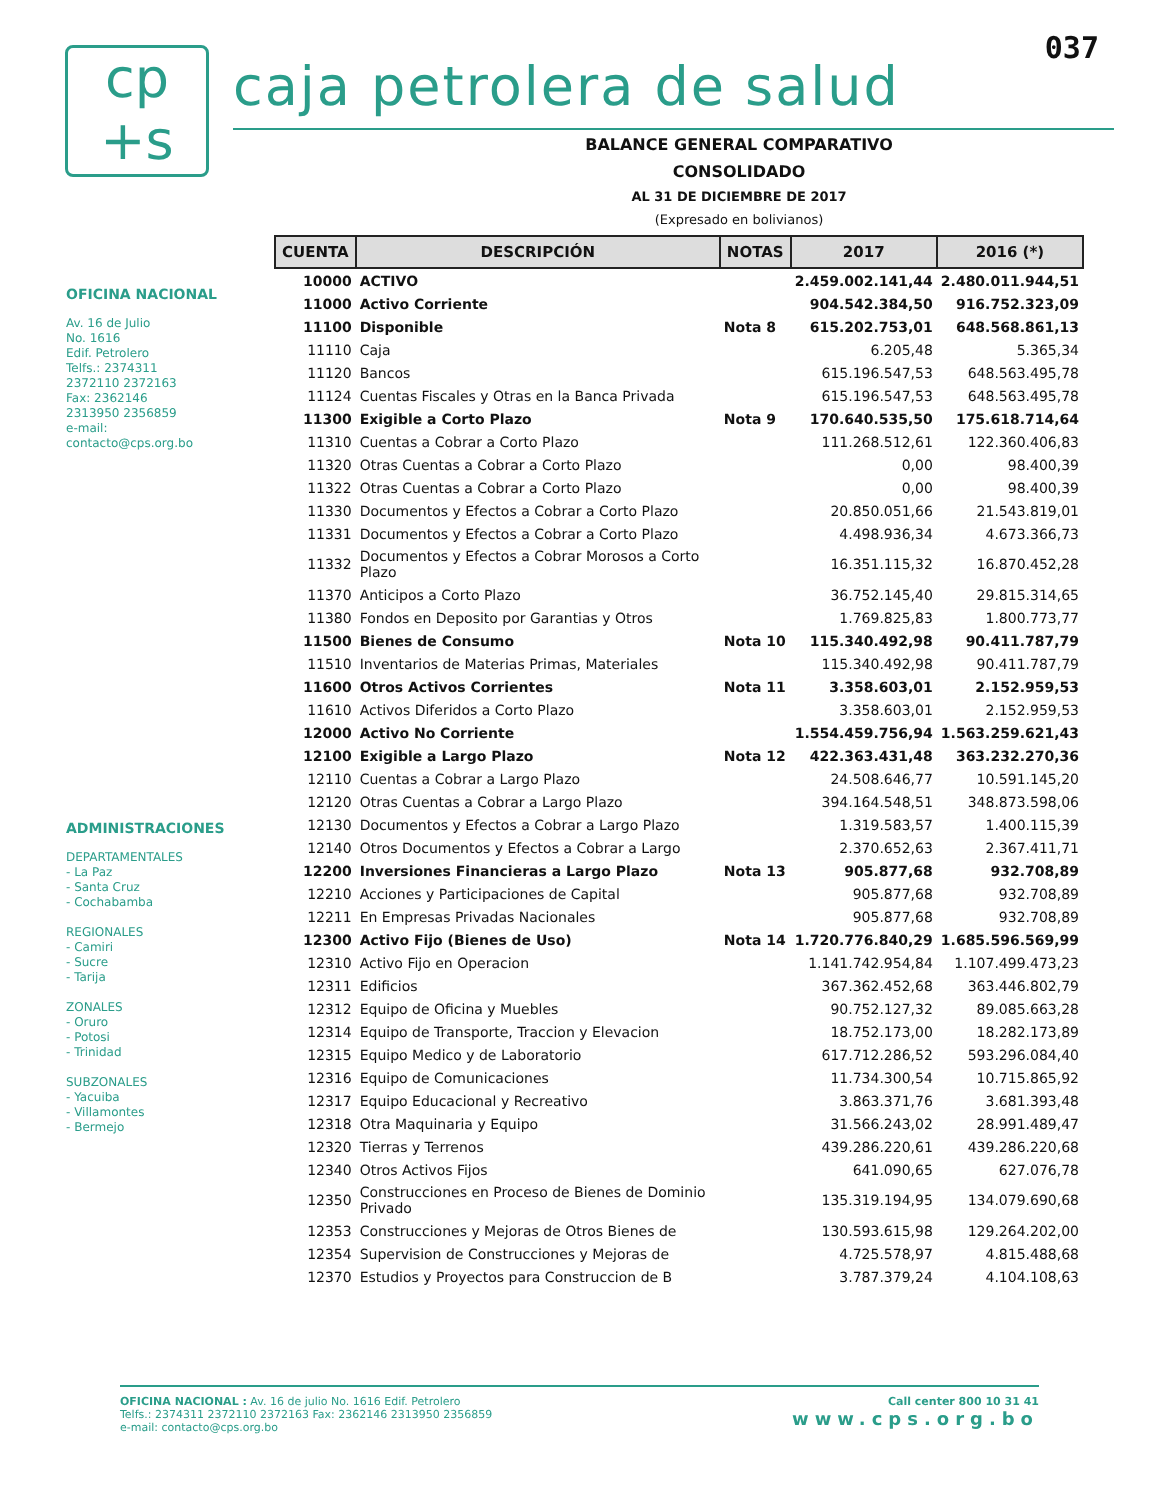037
cp
+s
caja petrolera de salud
OFICINA NACIONAL
Av. 16 de Julio
No. 1616
Edif. Petrolero
Telfs.: 2374311
2372110 2372163
Fax: 2362146
2313950 2356859
e-mail:
contacto@cps.org.bo
ADMINISTRACIONES
DEPARTAMENTALES
- La Paz
- Santa Cruz
- Cochabamba
REGIONALES
- Camiri
- Sucre
- Tarija
ZONALES
- Oruro
- Potosi
- Trinidad
SUBZONALES
- Yacuiba
- Villamontes
- Bermejo
BALANCE GENERAL COMPARATIVO
CONSOLIDADO
AL 31 DE DICIEMBRE DE 2017
(Expresado en bolivianos)
| CUENTA | DESCRIPCIÓN | NOTAS | 2017 | 2016 (*) |
| --- | --- | --- | --- | --- |
| 10000 | ACTIVO | | 2.459.002.141,44 | 2.480.011.944,51 |
| 11000 | Activo Corriente | | 904.542.384,50 | 916.752.323,09 |
| 11100 | Disponible | Nota 8 | 615.202.753,01 | 648.568.861,13 |
| 11110 | Caja | | 6.205,48 | 5.365,34 |
| 11120 | Bancos | | 615.196.547,53 | 648.563.495,78 |
| 11124 | Cuentas Fiscales y Otras en la Banca Privada | | 615.196.547,53 | 648.563.495,78 |
| 11300 | Exigible a Corto Plazo | Nota 9 | 170.640.535,50 | 175.618.714,64 |
| 11310 | Cuentas a Cobrar a Corto Plazo | | 111.268.512,61 | 122.360.406,83 |
| 11320 | Otras Cuentas a Cobrar a Corto Plazo | | 0,00 | 98.400,39 |
| 11322 | Otras Cuentas a Cobrar a Corto Plazo | | 0,00 | 98.400,39 |
| 11330 | Documentos y Efectos a Cobrar a Corto Plazo | | 20.850.051,66 | 21.543.819,01 |
| 11331 | Documentos y Efectos a Cobrar a Corto Plazo | | 4.498.936,34 | 4.673.366,73 |
| 11332 | Documentos y Efectos a Cobrar Morosos a Corto Plazo | | 16.351.115,32 | 16.870.452,28 |
| 11370 | Anticipos a Corto Plazo | | 36.752.145,40 | 29.815.314,65 |
| 11380 | Fondos en Deposito por Garantias y Otros | | 1.769.825,83 | 1.800.773,77 |
| 11500 | Bienes de Consumo | Nota 10 | 115.340.492,98 | 90.411.787,79 |
| 11510 | Inventarios de Materias Primas, Materiales | | 115.340.492,98 | 90.411.787,79 |
| 11600 | Otros Activos Corrientes | Nota 11 | 3.358.603,01 | 2.152.959,53 |
| 11610 | Activos Diferidos a Corto Plazo | | 3.358.603,01 | 2.152.959,53 |
| 12000 | Activo No Corriente | | 1.554.459.756,94 | 1.563.259.621,43 |
| 12100 | Exigible a Largo Plazo | Nota 12 | 422.363.431,48 | 363.232.270,36 |
| 12110 | Cuentas a Cobrar a Largo Plazo | | 24.508.646,77 | 10.591.145,20 |
| 12120 | Otras Cuentas a Cobrar a Largo Plazo | | 394.164.548,51 | 348.873.598,06 |
| 12130 | Documentos y Efectos a Cobrar a Largo Plazo | | 1.319.583,57 | 1.400.115,39 |
| 12140 | Otros Documentos y Efectos a Cobrar a Largo | | 2.370.652,63 | 2.367.411,71 |
| 12200 | Inversiones Financieras a Largo Plazo | Nota 13 | 905.877,68 | 932.708,89 |
| 12210 | Acciones y Participaciones de Capital | | 905.877,68 | 932.708,89 |
| 12211 | En Empresas Privadas Nacionales | | 905.877,68 | 932.708,89 |
| 12300 | Activo Fijo (Bienes de Uso) | Nota 14 | 1.720.776.840,29 | 1.685.596.569,99 |
| 12310 | Activo Fijo en Operacion | | 1.141.742.954,84 | 1.107.499.473,23 |
| 12311 | Edificios | | 367.362.452,68 | 363.446.802,79 |
| 12312 | Equipo de Oficina y Muebles | | 90.752.127,32 | 89.085.663,28 |
| 12314 | Equipo de Transporte, Traccion y Elevacion | | 18.752.173,00 | 18.282.173,89 |
| 12315 | Equipo Medico y de Laboratorio | | 617.712.286,52 | 593.296.084,40 |
| 12316 | Equipo de Comunicaciones | | 11.734.300,54 | 10.715.865,92 |
| 12317 | Equipo Educacional y Recreativo | | 3.863.371,76 | 3.681.393,48 |
| 12318 | Otra Maquinaria y Equipo | | 31.566.243,02 | 28.991.489,47 |
| 12320 | Tierras y Terrenos | | 439.286.220,61 | 439.286.220,68 |
| 12340 | Otros Activos Fijos | | 641.090,65 | 627.076,78 |
| 12350 | Construcciones en Proceso de Bienes de Dominio Privado | | 135.319.194,95 | 134.079.690,68 |
| 12353 | Construcciones y Mejoras de Otros Bienes de | | 130.593.615,98 | 129.264.202,00 |
| 12354 | Supervision de Construcciones y Mejoras de | | 4.725.578,97 | 4.815.488,68 |
| 12370 | Estudios y Proyectos para Construccion de B | | 3.787.379,24 | 4.104.108,63 |
OFICINA NACIONAL : Av. 16 de julio No. 1616 Edif. Petrolero
Telfs.: 2374311 2372110 2372163 Fax: 2362146 2313950 2356859
e-mail: contacto@cps.org.bo
Call center 800 10 31 41
www.cps.org.bo